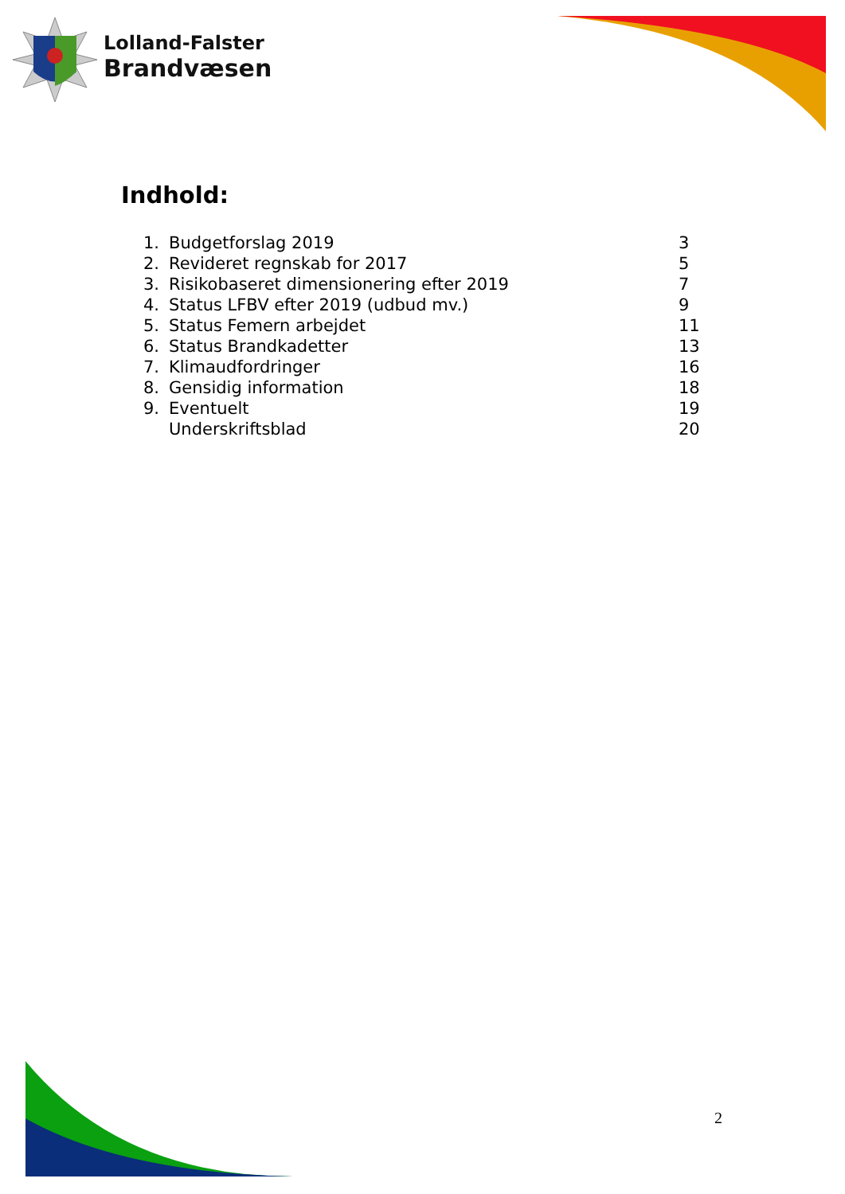Lolland-Falster
Brandvæsen
Indhold:
| 1. | Budgetforslag 2019 | 3 |
| 2. | Revideret regnskab for 2017 | 5 |
| 3. | Risikobaseret dimensionering efter 2019 | 7 |
| 4. | Status LFBV efter 2019 (udbud mv.) | 9 |
| 5. | Status Femern arbejdet | 11 |
| 6. | Status Brandkadetter | 13 |
| 7. | Klimaudfordringer | 16 |
| 8. | Gensidig information | 18 |
| 9. | Eventuelt | 19 |
| | Underskriftsblad | 20 |
2